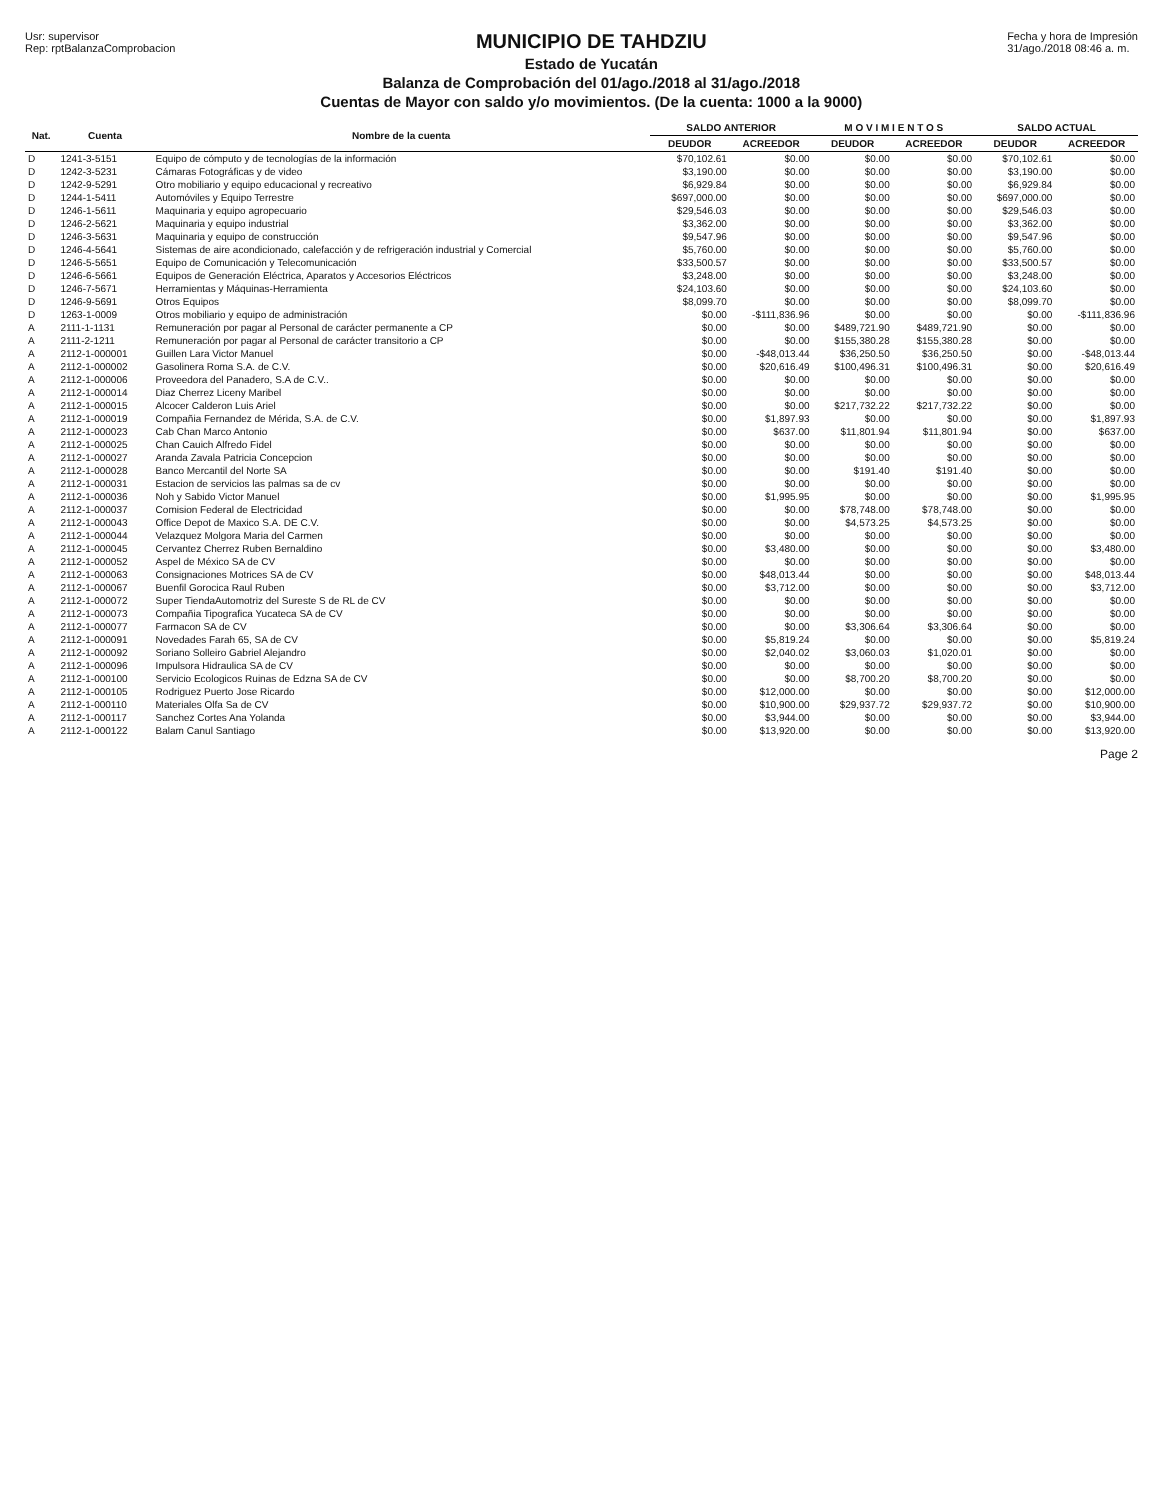Usr: supervisor
Rep: rptBalanzaComprobacion
MUNICIPIO DE TAHDZIU
Estado de Yucatán
Balanza de Comprobación del 01/ago./2018 al 31/ago./2018
Cuentas de Mayor con saldo y/o movimientos. (De la cuenta: 1000 a la 9000)
Fecha y hora de Impresión
31/ago./2018 08:46 a. m.
| Nat. | Cuenta | Nombre de la cuenta | SALDO ANTERIOR | | M O V I M I E N T O S | | SALDO ACTUAL | |
| --- | --- | --- | --- | --- | --- | --- | --- | --- |
| | | | DEUDOR | ACREEDOR | DEUDOR | ACREEDOR | DEUDOR | ACREEDOR |
| D | 1241-3-5151 | Equipo de cómputo y de tecnologías de la información | $70,102.61 | $0.00 | $0.00 | $0.00 | $70,102.61 | $0.00 |
| D | 1242-3-5231 | Cámaras Fotográficas y de video | $3,190.00 | $0.00 | $0.00 | $0.00 | $3,190.00 | $0.00 |
| D | 1242-9-5291 | Otro mobiliario y equipo educacional y recreativo | $6,929.84 | $0.00 | $0.00 | $0.00 | $6,929.84 | $0.00 |
| D | 1244-1-5411 | Automóviles y Equipo Terrestre | $697,000.00 | $0.00 | $0.00 | $0.00 | $697,000.00 | $0.00 |
| D | 1246-1-5611 | Maquinaria y equipo agropecuario | $29,546.03 | $0.00 | $0.00 | $0.00 | $29,546.03 | $0.00 |
| D | 1246-2-5621 | Maquinaria y equipo industrial | $3,362.00 | $0.00 | $0.00 | $0.00 | $3,362.00 | $0.00 |
| D | 1246-3-5631 | Maquinaria y equipo de construcción | $9,547.96 | $0.00 | $0.00 | $0.00 | $9,547.96 | $0.00 |
| D | 1246-4-5641 | Sistemas de aire acondicionado, calefacción y de refrigeración industrial y Comercial | $5,760.00 | $0.00 | $0.00 | $0.00 | $5,760.00 | $0.00 |
| D | 1246-5-5651 | Equipo de Comunicación y Telecomunicación | $33,500.57 | $0.00 | $0.00 | $0.00 | $33,500.57 | $0.00 |
| D | 1246-6-5661 | Equipos de Generación Eléctrica, Aparatos y Accesorios Eléctricos | $3,248.00 | $0.00 | $0.00 | $0.00 | $3,248.00 | $0.00 |
| D | 1246-7-5671 | Herramientas y Máquinas-Herramienta | $24,103.60 | $0.00 | $0.00 | $0.00 | $24,103.60 | $0.00 |
| D | 1246-9-5691 | Otros Equipos | $8,099.70 | $0.00 | $0.00 | $0.00 | $8,099.70 | $0.00 |
| D | 1263-1-0009 | Otros mobiliario y equipo de administración | $0.00 | -$111,836.96 | $0.00 | $0.00 | $0.00 | -$111,836.96 |
| A | 2111-1-1131 | Remuneración por pagar al Personal de carácter permanente a CP | $0.00 | $0.00 | $489,721.90 | $489,721.90 | $0.00 | $0.00 |
| A | 2111-2-1211 | Remuneración por pagar al Personal de carácter transitorio a CP | $0.00 | $0.00 | $155,380.28 | $155,380.28 | $0.00 | $0.00 |
| A | 2112-1-000001 | Guillen Lara Victor Manuel | $0.00 | -$48,013.44 | $36,250.50 | $36,250.50 | $0.00 | -$48,013.44 |
| A | 2112-1-000002 | Gasolinera Roma S.A. de C.V. | $0.00 | $20,616.49 | $100,496.31 | $100,496.31 | $0.00 | $20,616.49 |
| A | 2112-1-000006 | Proveedora del Panadero, S.A de C.V.. | $0.00 | $0.00 | $0.00 | $0.00 | $0.00 | $0.00 |
| A | 2112-1-000014 | Diaz Cherrez Liceny Maribel | $0.00 | $0.00 | $0.00 | $0.00 | $0.00 | $0.00 |
| A | 2112-1-000015 | Alcocer Calderon Luis Ariel | $0.00 | $0.00 | $217,732.22 | $217,732.22 | $0.00 | $0.00 |
| A | 2112-1-000019 | Compañia Fernandez de Mérida, S.A. de C.V. | $0.00 | $1,897.93 | $0.00 | $0.00 | $0.00 | $1,897.93 |
| A | 2112-1-000023 | Cab Chan Marco Antonio | $0.00 | $637.00 | $11,801.94 | $11,801.94 | $0.00 | $637.00 |
| A | 2112-1-000025 | Chan Cauich Alfredo Fidel | $0.00 | $0.00 | $0.00 | $0.00 | $0.00 | $0.00 |
| A | 2112-1-000027 | Aranda Zavala Patricia Concepcion | $0.00 | $0.00 | $0.00 | $0.00 | $0.00 | $0.00 |
| A | 2112-1-000028 | Banco Mercantil del Norte SA | $0.00 | $0.00 | $191.40 | $191.40 | $0.00 | $0.00 |
| A | 2112-1-000031 | Estacion de servicios las palmas sa de cv | $0.00 | $0.00 | $0.00 | $0.00 | $0.00 | $0.00 |
| A | 2112-1-000036 | Noh y Sabido Victor Manuel | $0.00 | $1,995.95 | $0.00 | $0.00 | $0.00 | $1,995.95 |
| A | 2112-1-000037 | Comision Federal de Electricidad | $0.00 | $0.00 | $78,748.00 | $78,748.00 | $0.00 | $0.00 |
| A | 2112-1-000043 | Office Depot de Maxico S.A. DE C.V. | $0.00 | $0.00 | $4,573.25 | $4,573.25 | $0.00 | $0.00 |
| A | 2112-1-000044 | Velazquez Molgora Maria del Carmen | $0.00 | $0.00 | $0.00 | $0.00 | $0.00 | $0.00 |
| A | 2112-1-000045 | Cervantez Cherrez Ruben Bernaldino | $0.00 | $3,480.00 | $0.00 | $0.00 | $0.00 | $3,480.00 |
| A | 2112-1-000052 | Aspel de México SA de CV | $0.00 | $0.00 | $0.00 | $0.00 | $0.00 | $0.00 |
| A | 2112-1-000063 | Consignaciones Motrices SA de CV | $0.00 | $48,013.44 | $0.00 | $0.00 | $0.00 | $48,013.44 |
| A | 2112-1-000067 | Buenfil Gorocica Raul Ruben | $0.00 | $3,712.00 | $0.00 | $0.00 | $0.00 | $3,712.00 |
| A | 2112-1-000072 | Super TiendaAutomotriz del Sureste S de RL de CV | $0.00 | $0.00 | $0.00 | $0.00 | $0.00 | $0.00 |
| A | 2112-1-000073 | Compañia Tipografica Yucateca SA de CV | $0.00 | $0.00 | $0.00 | $0.00 | $0.00 | $0.00 |
| A | 2112-1-000077 | Farmacon SA de CV | $0.00 | $0.00 | $3,306.64 | $3,306.64 | $0.00 | $0.00 |
| A | 2112-1-000091 | Novedades Farah 65, SA de CV | $0.00 | $5,819.24 | $0.00 | $0.00 | $0.00 | $5,819.24 |
| A | 2112-1-000092 | Soriano Solleiro Gabriel Alejandro | $0.00 | $2,040.02 | $3,060.03 | $1,020.01 | $0.00 | $0.00 |
| A | 2112-1-000096 | Impulsora Hidraulica SA de CV | $0.00 | $0.00 | $0.00 | $0.00 | $0.00 | $0.00 |
| A | 2112-1-000100 | Servicio Ecologicos Ruinas de Edzna SA de CV | $0.00 | $0.00 | $8,700.20 | $8,700.20 | $0.00 | $0.00 |
| A | 2112-1-000105 | Rodriguez Puerto Jose Ricardo | $0.00 | $12,000.00 | $0.00 | $0.00 | $0.00 | $12,000.00 |
| A | 2112-1-000110 | Materiales Olfa Sa de CV | $0.00 | $10,900.00 | $29,937.72 | $29,937.72 | $0.00 | $10,900.00 |
| A | 2112-1-000117 | Sanchez Cortes Ana Yolanda | $0.00 | $3,944.00 | $0.00 | $0.00 | $0.00 | $3,944.00 |
| A | 2112-1-000122 | Balam Canul Santiago | $0.00 | $13,920.00 | $0.00 | $0.00 | $0.00 | $13,920.00 |
Page 2